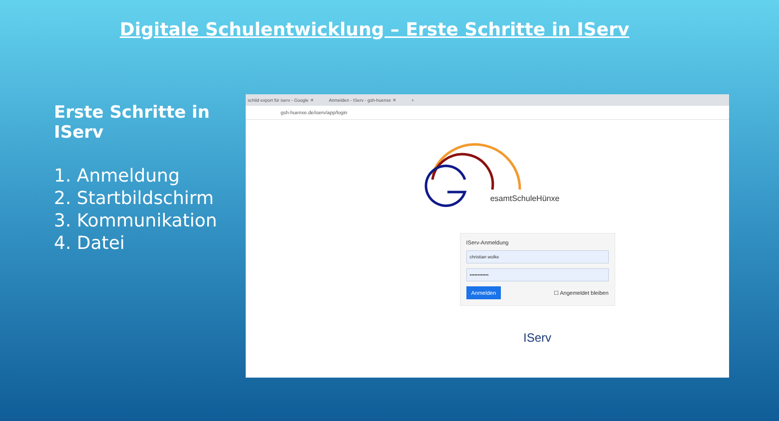Digitale Schulentwicklung – Erste Schritte in IServ
Erste Schritte in IServ
1. Anmeldung
2. Startbildschirm
3. Kommunikation
4. Datei
schild export für iserv - Google ✕ Anmelden - IServ - gsh-huenxe ✕ +
gsh-huenxe.de/iserv/app/login
esamtSchuleHünxe
IServ-Anmeldung
christian wolke
••••••••••••
Anmelden ☐ Angemeldet bleiben
IServ